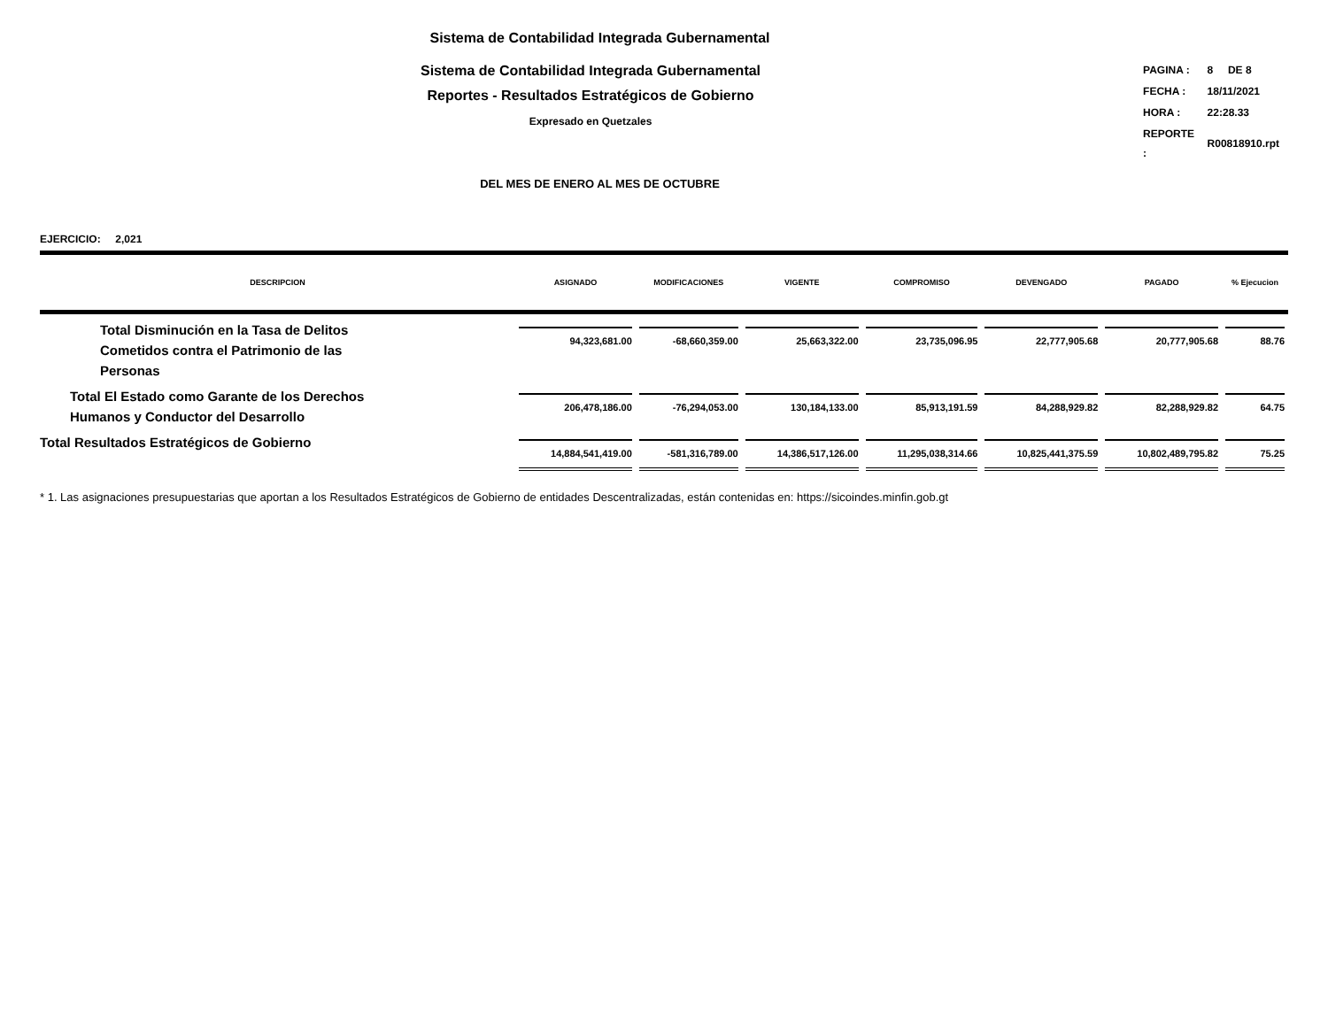Sistema de Contabilidad Integrada Gubernamental
Sistema de Contabilidad Integrada Gubernamental
Reportes - Resultados Estratégicos de Gobierno
Expresado en Quetzales
| PAGINA : | 8 DE 8 |
| FECHA : | 18/11/2021 |
| HORA : | 22:28.33 |
| REPORTE : | R00818910.rpt |
DEL MES DE ENERO AL MES DE OCTUBRE
EJERCICIO: 2,021
| DESCRIPCION | ASIGNADO | MODIFICACIONES | VIGENTE | COMPROMISO | DEVENGADO | PAGADO | % Ejecucion |
| --- | --- | --- | --- | --- | --- | --- | --- |
| Total Disminución en la Tasa de Delitos Cometidos contra el Patrimonio de las Personas | 94,323,681.00 | -68,660,359.00 | 25,663,322.00 | 23,735,096.95 | 22,777,905.68 | 20,777,905.68 | 88.76 |
| Total El Estado como Garante de los Derechos Humanos y Conductor del Desarrollo | 206,478,186.00 | -76,294,053.00 | 130,184,133.00 | 85,913,191.59 | 84,288,929.82 | 82,288,929.82 | 64.75 |
| Total Resultados Estratégicos de Gobierno | 14,884,541,419.00 | -581,316,789.00 | 14,386,517,126.00 | 11,295,038,314.66 | 10,825,441,375.59 | 10,802,489,795.82 | 75.25 |
* 1. Las asignaciones presupuestarias que aportan a los Resultados Estratégicos de Gobierno de entidades Descentralizadas, están contenidas en: https://sicoindes.minfin.gob.gt